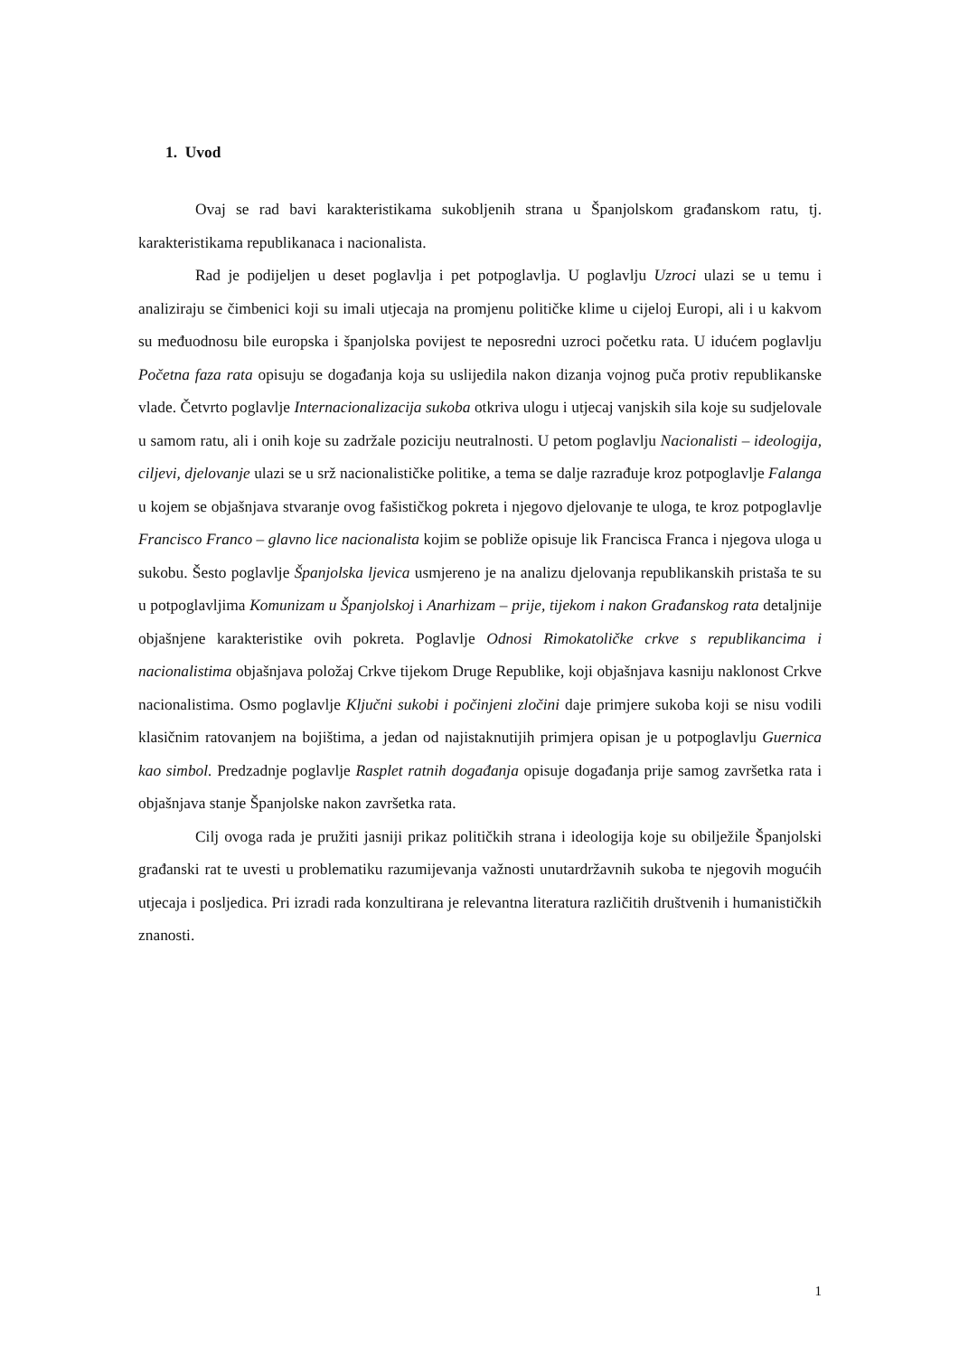1. Uvod
Ovaj se rad bavi karakteristikama sukobljenih strana u Španjolskom građanskom ratu, tj. karakteristikama republikanaca i nacionalista.
Rad je podijeljen u deset poglavlja i pet potpoglavlja. U poglavlju Uzroci ulazi se u temu i analiziraju se čimbenici koji su imali utjecaja na promjenu političke klime u cijeloj Europi, ali i u kakvom su međuodnosu bile europska i španjolska povijest te neposredni uzroci početku rata. U idućem poglavlju Početna faza rata opisuju se događanja koja su uslijedila nakon dizanja vojnog puča protiv republikanske vlade. Četvrto poglavlje Internacionalizacija sukoba otkriva ulogu i utjecaj vanjskih sila koje su sudjelovale u samom ratu, ali i onih koje su zadržale poziciju neutralnosti. U petom poglavlju Nacionalisti – ideologija, ciljevi, djelovanje ulazi se u srž nacionalističke politike, a tema se dalje razrađuje kroz potpoglavlje Falanga u kojem se objašnjava stvaranje ovog fašističkog pokreta i njegovo djelovanje te uloga, te kroz potpoglavlje Francisco Franco – glavno lice nacionalista kojim se pobliže opisuje lik Francisca Franca i njegova uloga u sukobu. Šesto poglavlje Španjolska ljevica usmjereno je na analizu djelovanja republikanskih pristaša te su u potpoglavljima Komunizam u Španjolskoj i Anarhizam – prije, tijekom i nakon Građanskog rata detaljnije objašnjene karakteristike ovih pokreta. Poglavlje Odnosi Rimokatoličke crkve s republikancima i nacionalistima objašnjava položaj Crkve tijekom Druge Republike, koji objašnjava kasniju naklonost Crkve nacionalistima. Osmo poglavlje Ključni sukobi i počinjeni zločini daje primjere sukoba koji se nisu vodili klasičnim ratovanjem na bojištima, a jedan od najistaknutijih primjera opisan je u potpoglavlju Guernica kao simbol. Predzadnje poglavlje Rasplet ratnih događanja opisuje događanja prije samog završetka rata i objašnjava stanje Španjolske nakon završetka rata.
Cilj ovoga rada je pružiti jasniji prikaz političkih strana i ideologija koje su obilježile Španjolski građanski rat te uvesti u problematiku razumijevanja važnosti unutardržavnih sukoba te njegovih mogućih utjecaja i posljedica. Pri izradi rada konzultirana je relevantna literatura različitih društvenih i humanističkih znanosti.
1